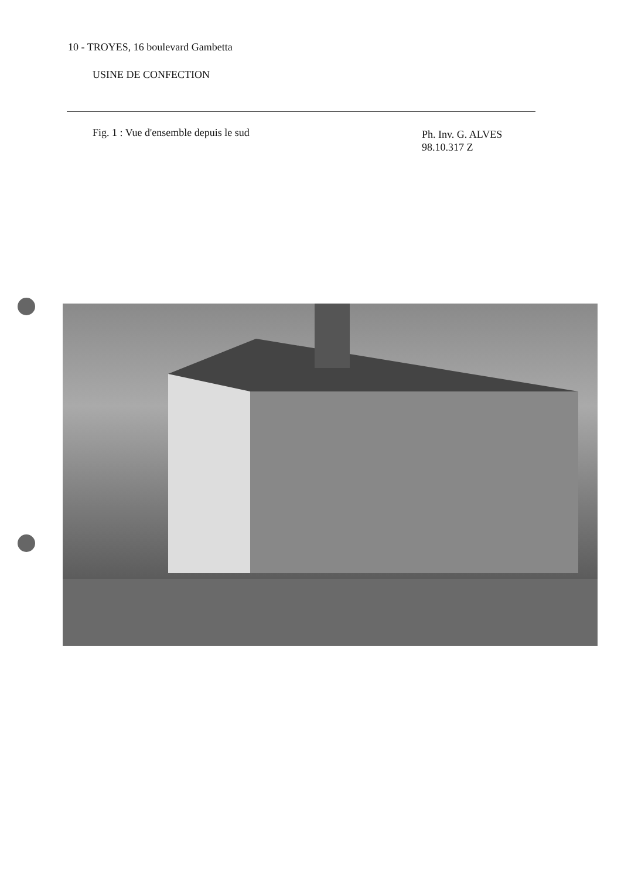10 - TROYES, 16 boulevard Gambetta
USINE DE CONFECTION
Fig. 1 : Vue d'ensemble depuis le sud
Ph. Inv. G. ALVES
98.10.317 Z